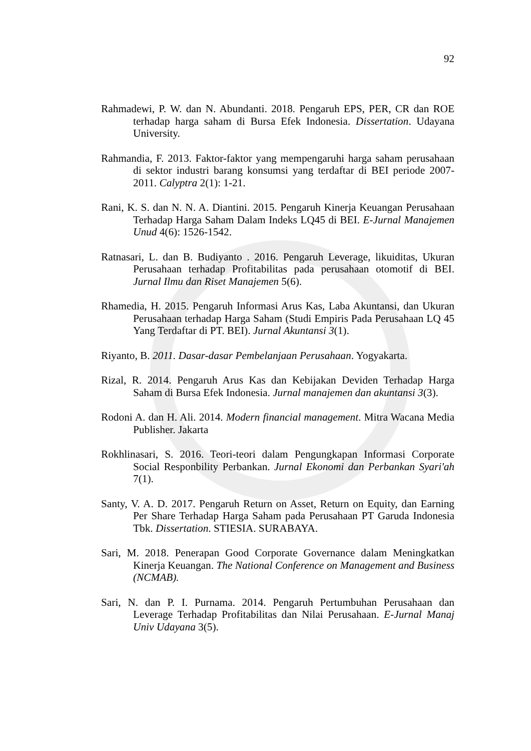92
Rahmadewi, P. W. dan N. Abundanti. 2018. Pengaruh EPS, PER, CR dan ROE terhadap harga saham di Bursa Efek Indonesia. Dissertation. Udayana University.
Rahmandia, F. 2013. Faktor-faktor yang mempengaruhi harga saham perusahaan di sektor industri barang konsumsi yang terdaftar di BEI periode 2007-2011. Calyptra 2(1): 1-21.
Rani, K. S. dan N. N. A. Diantini. 2015. Pengaruh Kinerja Keuangan Perusahaan Terhadap Harga Saham Dalam Indeks LQ45 di BEI. E-Jurnal Manajemen Unud 4(6): 1526-1542.
Ratnasari, L. dan B. Budiyanto . 2016. Pengaruh Leverage, likuiditas, Ukuran Perusahaan terhadap Profitabilitas pada perusahaan otomotif di BEI. Jurnal Ilmu dan Riset Manajemen 5(6).
Rhamedia, H. 2015. Pengaruh Informasi Arus Kas, Laba Akuntansi, dan Ukuran Perusahaan terhadap Harga Saham (Studi Empiris Pada Perusahaan LQ 45 Yang Terdaftar di PT. BEI). Jurnal Akuntansi 3(1).
Riyanto, B. 2011. Dasar-dasar Pembelanjaan Perusahaan. Yogyakarta.
Rizal, R. 2014. Pengaruh Arus Kas dan Kebijakan Deviden Terhadap Harga Saham di Bursa Efek Indonesia. Jurnal manajemen dan akuntansi 3(3).
Rodoni A. dan H. Ali. 2014. Modern financial management. Mitra Wacana Media Publisher. Jakarta
Rokhlinasari, S. 2016. Teori-teori dalam Pengungkapan Informasi Corporate Social Responbility Perbankan. Jurnal Ekonomi dan Perbankan Syari'ah 7(1).
Santy, V. A. D. 2017. Pengaruh Return on Asset, Return on Equity, dan Earning Per Share Terhadap Harga Saham pada Perusahaan PT Garuda Indonesia Tbk. Dissertation. STIESIA. SURABAYA.
Sari, M. 2018. Penerapan Good Corporate Governance dalam Meningkatkan Kinerja Keuangan. The National Conference on Management and Business (NCMAB).
Sari, N. dan P. I. Purnama. 2014. Pengaruh Pertumbuhan Perusahaan dan Leverage Terhadap Profitabilitas dan Nilai Perusahaan. E-Jurnal Manaj Univ Udayana 3(5).